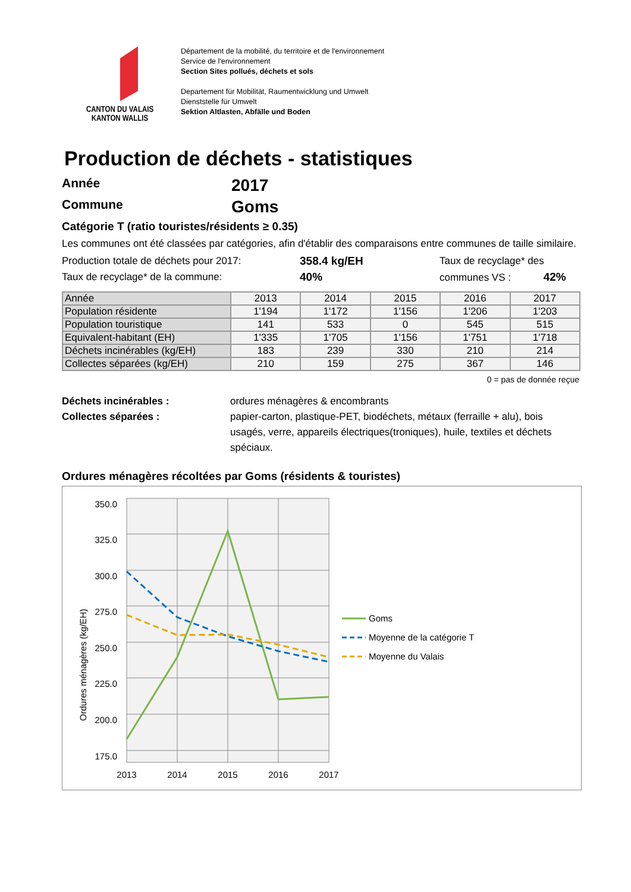CANTON DU VALAIS
KANTON WALLIS
Département de la mobilité, du territoire et de l'environnement
Service de l'environnement
Section Sites pollués, déchets et sols
Departement für Mobilität, Raumentwicklung und Umwelt
Dienststelle für Umwelt
Sektion Altlasten, Abfälle und Boden
Production de déchets - statistiques
Année 2017
Commune Goms
Catégorie T (ratio touristes/résidents ≥ 0.35)
Les communes ont été classées par catégories, afin d'établir des comparaisons entre communes de taille similaire.
Production totale de déchets pour 2017:
Taux de recyclage* de la commune:
358.4 kg/EH
40%
Taux de recyclage* des
communes VS : 42%
| Année | 2013 | 2014 | 2015 | 2016 | 2017 |
| Population résidente | 1'194 | 1'172 | 1'156 | 1'206 | 1'203 |
| Population touristique | 141 | 533 | 0 | 545 | 515 |
| Equivalent-habitant (EH) | 1'335 | 1'705 | 1'156 | 1'751 | 1'718 |
| Déchets incinérables (kg/EH) | 183 | 239 | 330 | 210 | 214 |
| Collectes séparées (kg/EH) | 210 | 159 | 275 | 367 | 146 |
0 = pas de donnée reçue
Déchets incinérables : ordures ménagères & encombrants
Collectes séparées : papier-carton, plastique-PET, biodéchets, métaux (ferraille + alu), bois usagés, verre, appareils électriques(troniques), huile, textiles et déchets spéciaux.
Ordures ménagères récoltées par Goms (résidents & touristes)
350.0
325.0
300.0
275.0
250.0
225.0
200.0
175.0
2013
2014
2015
2016
2017
Ordures ménagères (kg/EH)
Goms
Moyenne de la catégorie T
Moyenne du Valais